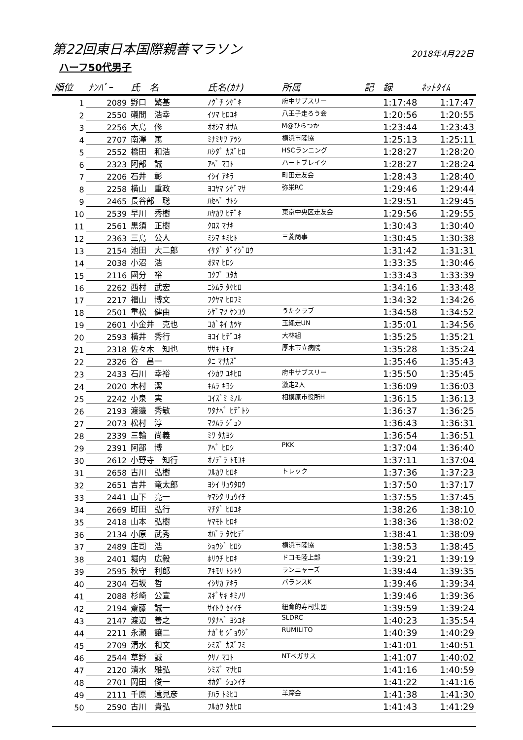第22回東日本国際親善マラソン
2018年4月22日
ハーフ50代男子
| 順位 | ﾅﾝﾊﾞｰ | 氏 名 | 氏名(ｶﾅ) | 所属 | 記 録 | ﾈｯﾄﾀｲﾑ |
| --- | --- | --- | --- | --- | --- | --- |
| 1 | 2089 | 野口 繁基 | ﾉｸﾞﾁ ｼｹﾞｷ | 府中サブスリー | 1:17:48 | 1:17:47 |
| 2 | 2550 | 礒間 浩幸 | ｲｿﾏ ﾋﾛﾕｷ | 八王子走ろう会 | 1:20:56 | 1:20:55 |
| 3 | 2256 | 大島 修 | ｵｵｼﾏ ｵｻﾑ | M@ひらつか | 1:23:44 | 1:23:43 |
| 4 | 2707 | 南澤 篤 | ﾐﾅﾐｻﾜ ｱﾂｼ | 横浜市陸協 | 1:25:13 | 1:25:11 |
| 5 | 2552 | 橋田 和浩 | ﾊｼﾀﾞ ｶｽﾞﾋﾛ | HSCランニング | 1:28:27 | 1:28:20 |
| 6 | 2323 | 阿部 誠 | ｱﾍﾞ ﾏｺﾄ | ハートブレイク | 1:28:27 | 1:28:24 |
| 7 | 2206 | 石井 彰 | ｲｼｲ ｱｷﾗ | 町田走友会 | 1:28:43 | 1:28:40 |
| 8 | 2258 | 横山 重政 | ﾖｺﾔﾏ ｼｹﾞﾏｻ | 弥栄RC | 1:29:46 | 1:29:44 |
| 9 | 2465 | 長谷部 聡 | ﾊｾﾍﾞ ｻﾄｼ | | 1:29:51 | 1:29:45 |
| 10 | 2539 | 早川 秀樹 | ﾊﾔｶﾜ ﾋﾃﾞｷ | 東京中央区走友会 | 1:29:56 | 1:29:55 |
| 11 | 2561 | 黒須 正樹 | ｸﾛｽ ﾏｻｷ | | 1:30:43 | 1:30:40 |
| 12 | 2363 | 三島 公人 | ﾐｼﾏ ｷﾐﾋﾄ | 三菱商事 | 1:30:45 | 1:30:38 |
| 13 | 2154 | 池田 大二郎 | ｲｹﾀﾞ ﾀﾞｲｼﾞﾛｳ | | 1:31:42 | 1:31:31 |
| 14 | 2038 | 小沼 浩 | ｵﾇﾏ ﾋﾛｼ | | 1:33:35 | 1:30:46 |
| 15 | 2116 | 國分 裕 | ｺｸﾌﾞ ﾕﾀｶ | | 1:33:43 | 1:33:39 |
| 16 | 2262 | 西村 武宏 | ﾆｼﾑﾗ ﾀｹﾋﾛ | | 1:34:16 | 1:33:48 |
| 17 | 2217 | 福山 博文 | ﾌｸﾔﾏ ﾋﾛﾌﾐ | | 1:34:32 | 1:34:26 |
| 18 | 2501 | 重松 健由 | ｼｹﾞﾏﾂ ｹﾝﾕｳ | うたクラブ | 1:34:58 | 1:34:52 |
| 19 | 2601 | 小金井 克也 | ｺｶﾞﾈｲ ｶﾂﾔ | 玉縄走UN | 1:35:01 | 1:34:56 |
| 20 | 2593 | 横井 秀行 | ﾖｺｲ ﾋﾃﾞﾕｷ | 大林組 | 1:35:25 | 1:35:21 |
| 21 | 2318 | 佐々木 知也 | ｻｻｷ ﾄﾓﾔ | 厚木市立病院 | 1:35:28 | 1:35:24 |
| 22 | 2326 | 谷 昌一 | ﾀﾆ ﾏｻｶｽﾞ | | 1:35:46 | 1:35:43 |
| 23 | 2433 | 石川 幸裕 | ｲｼｶﾜ ﾕｷﾋﾛ | 府中サブスリー | 1:35:50 | 1:35:45 |
| 24 | 2020 | 木村 潔 | ｷﾑﾗ ｷﾖｼ | 激走2人 | 1:36:09 | 1:36:03 |
| 25 | 2242 | 小泉 実 | ｺｲｽﾞﾐ ﾐﾉﾙ | 相模原市役所H | 1:36:15 | 1:36:13 |
| 26 | 2193 | 渡邉 秀敏 | ﾜﾀﾅﾍﾞ ﾋﾃﾞﾄｼ | | 1:36:37 | 1:36:25 |
| 27 | 2073 | 松村 淳 | ﾏﾂﾑﾗ ｼﾞｭﾝ | | 1:36:43 | 1:36:31 |
| 28 | 2339 | 三輪 尚義 | ﾐﾜ ﾀｶﾖｼ | | 1:36:54 | 1:36:51 |
| 29 | 2391 | 阿部 博 | ｱﾍﾞ ﾋﾛｼ | PKK | 1:37:04 | 1:36:40 |
| 30 | 2612 | 小野寺 知行 | ｵﾉﾃﾞﾗ ﾄﾓﾕｷ | | 1:37:11 | 1:37:04 |
| 31 | 2658 | 古川 弘樹 | ﾌﾙｶﾜ ﾋﾛｷ | トレック | 1:37:36 | 1:37:23 |
| 32 | 2651 | 吉井 竜太郎 | ﾖｼｲ ﾘｭｳﾀﾛｳ | | 1:37:50 | 1:37:17 |
| 33 | 2441 | 山下 亮一 | ﾔﾏｼﾀ ﾘｮｳｲﾁ | | 1:37:55 | 1:37:45 |
| 34 | 2669 | 町田 弘行 | ﾏﾁﾀﾞ ﾋﾛﾕｷ | | 1:38:26 | 1:38:10 |
| 35 | 2418 | 山本 弘樹 | ﾔﾏﾓﾄ ﾋﾛｷ | | 1:38:36 | 1:38:02 |
| 36 | 2134 | 小原 武秀 | ｵﾊﾞﾗ ﾀｹﾋﾃﾞ | | 1:38:41 | 1:38:09 |
| 37 | 2489 | 庄司 浩 | ｼｮｳｼﾞ ﾋﾛｼ | 横浜市陸協 | 1:38:53 | 1:38:45 |
| 38 | 2401 | 堀内 広毅 | ﾎﾘｳﾁ ﾋﾛｷ | ドコモ陸上部 | 1:39:21 | 1:39:19 |
| 39 | 2595 | 秋守 利郎 | ｱｷﾓﾘ ﾄｼﾄｳ | ランニャーズ | 1:39:44 | 1:39:35 |
| 40 | 2304 | 石坂 哲 | ｲｼｻｶ ｱｷﾗ | バランスK | 1:39:46 | 1:39:34 |
| 41 | 2088 | 杉崎 公宣 | ｽｷﾞｻｷ ｷﾐﾉﾘ | | 1:39:46 | 1:39:36 |
| 42 | 2194 | 齋藤 誠一 | ｻｲﾄｳ ｾｲｲﾁ | 紐育的寿司集団 | 1:39:59 | 1:39:24 |
| 43 | 2147 | 渡辺 善之 | ﾜﾀﾅﾍﾞ ﾖｼﾕｷ | SLDRC | 1:40:23 | 1:35:54 |
| 44 | 2211 | 永瀬 譲二 | ﾅｶﾞｾ ｼﾞｮｳｼﾞ | RUMILITO | 1:40:39 | 1:40:29 |
| 45 | 2709 | 清水 和文 | ｼﾐｽﾞ ｶｽﾞﾌﾐ | | 1:41:01 | 1:40:51 |
| 46 | 2544 | 草野 誠 | ｸｻﾉ ﾏｺﾄ | NTペガサス | 1:41:07 | 1:40:02 |
| 47 | 2120 | 清水 雅弘 | ｼﾐｽﾞ ﾏｻﾋﾛ | | 1:41:16 | 1:40:59 |
| 48 | 2701 | 岡田 俊一 | ｵｶﾀﾞ ｼｭﾝｲﾁ | | 1:41:22 | 1:41:16 |
| 49 | 2111 | 千原 遠見彦 | ﾁﾊﾗ ﾄﾐﾋｺ | 羊蹄会 | 1:41:38 | 1:41:30 |
| 50 | 2590 | 古川 貴弘 | ﾌﾙｶﾜ ﾀｶﾋﾛ | | 1:41:43 | 1:41:29 |